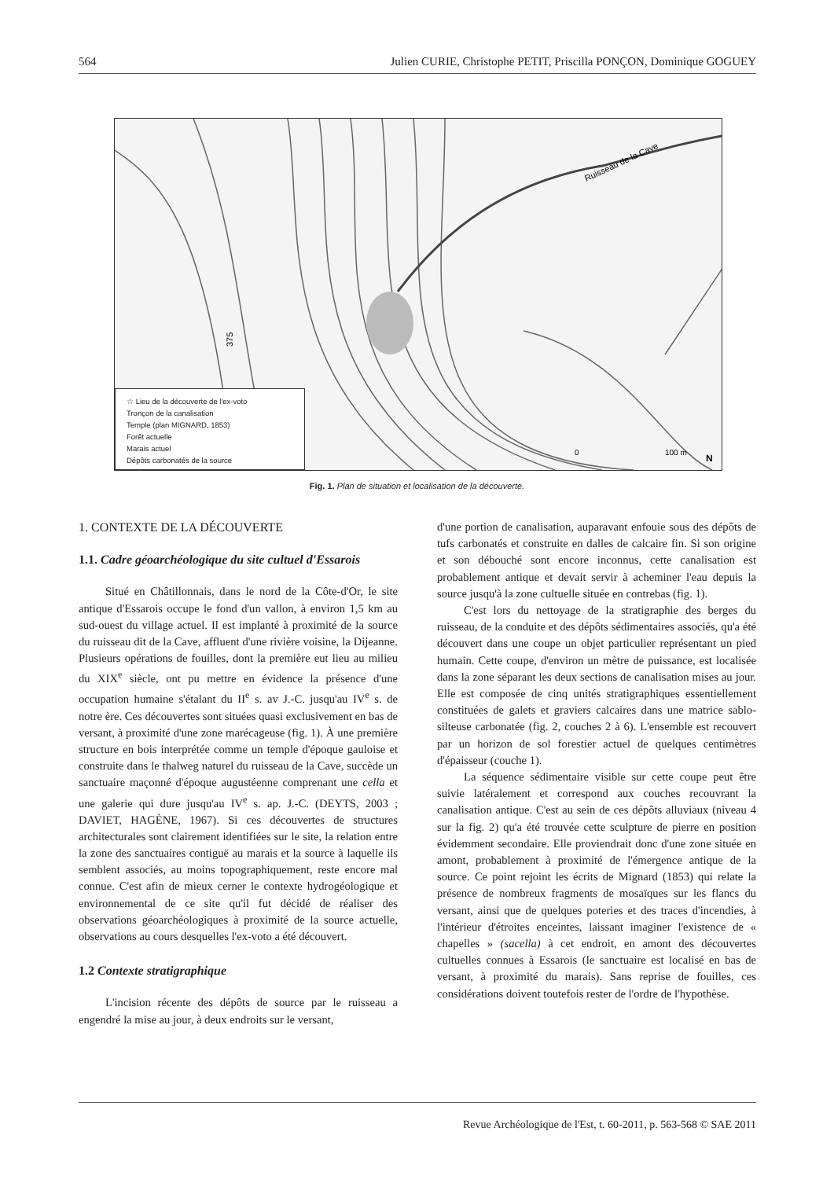564 Julien CURIE, Christophe PETIT, Priscilla PONÇON, Dominique GOGUEY
Ruisseau de la Cave
375
0
100 m
N
☆ Lieu de la découverte de l'ex-voto
Tronçon de la canalisation
Temple (plan MIGNARD, 1853)
Forêt actuelle
Marais actuel
Dépôts carbonatés de la source
Fig. 1. Plan de situation et localisation de la découverte.
1. CONTEXTE DE LA DÉCOUVERTE
1.1. Cadre géoarchéologique du site cultuel d'Essarois
Situé en Châtillonnais, dans le nord de la Côte-d'Or, le site antique d'Essarois occupe le fond d'un vallon, à environ 1,5 km au sud-ouest du village actuel. Il est implanté à proximité de la source du ruisseau dit de la Cave, affluent d'une rivière voisine, la Dijeanne. Plusieurs opérations de fouilles, dont la première eut lieu au milieu du XIX<sup>e</sup> siècle, ont pu mettre en évidence la présence d'une occupation humaine s'étalant du II<sup>e</sup> s. av J.-C. jusqu'au IV<sup>e</sup> s. de notre ère. Ces découvertes sont situées quasi exclusivement en bas de versant, à proximité d'une zone marécageuse (fig. 1). À une première structure en bois interprétée comme un temple d'époque gauloise et construite dans le thalweg naturel du ruisseau de la Cave, succède un sanctuaire maçonné d'époque augustéenne comprenant une cella et une galerie qui dure jusqu'au IV<sup>e</sup> s. ap. J.-C. (DEYTS, 2003 ; DAVIET, HAGÈNE, 1967). Si ces découvertes de structures architecturales sont clairement identifiées sur le site, la relation entre la zone des sanctuaires contiguë au marais et la source à laquelle ils semblent associés, au moins topographiquement, reste encore mal connue. C'est afin de mieux cerner le contexte hydrogéologique et environnemental de ce site qu'il fut décidé de réaliser des observations géoarchéologiques à proximité de la source actuelle, observations au cours desquelles l'ex-voto a été découvert.
1.2 Contexte stratigraphique
L'incision récente des dépôts de source par le ruisseau a engendré la mise au jour, à deux endroits sur le versant,
d'une portion de canalisation, auparavant enfouie sous des dépôts de tufs carbonatés et construite en dalles de calcaire fin. Si son origine et son débouché sont encore inconnus, cette canalisation est probablement antique et devait servir à acheminer l'eau depuis la source jusqu'à la zone cultuelle située en contrebas (fig. 1).
C'est lors du nettoyage de la stratigraphie des berges du ruisseau, de la conduite et des dépôts sédimentaires associés, qu'a été découvert dans une coupe un objet particulier représentant un pied humain. Cette coupe, d'environ un mètre de puissance, est localisée dans la zone séparant les deux sections de canalisation mises au jour. Elle est composée de cinq unités stratigraphiques essentiellement constituées de galets et graviers calcaires dans une matrice sablo-silteuse carbonatée (fig. 2, couches 2 à 6). L'ensemble est recouvert par un horizon de sol forestier actuel de quelques centimètres d'épaisseur (couche 1).
La séquence sédimentaire visible sur cette coupe peut être suivie latéralement et correspond aux couches recouvrant la canalisation antique. C'est au sein de ces dépôts alluviaux (niveau 4 sur la fig. 2) qu'a été trouvée cette sculpture de pierre en position évidemment secondaire. Elle proviendrait donc d'une zone située en amont, probablement à proximité de l'émergence antique de la source. Ce point rejoint les écrits de Mignard (1853) qui relate la présence de nombreux fragments de mosaïques sur les flancs du versant, ainsi que de quelques poteries et des traces d'incendies, à l'intérieur d'étroites enceintes, laissant imaginer l'existence de « chapelles » (sacella) à cet endroit, en amont des découvertes cultuelles connues à Essarois (le sanctuaire est localisé en bas de versant, à proximité du marais). Sans reprise de fouilles, ces considérations doivent toutefois rester de l'ordre de l'hypothèse.
Revue Archéologique de l'Est, t. 60-2011, p. 563-568 © SAE 2011